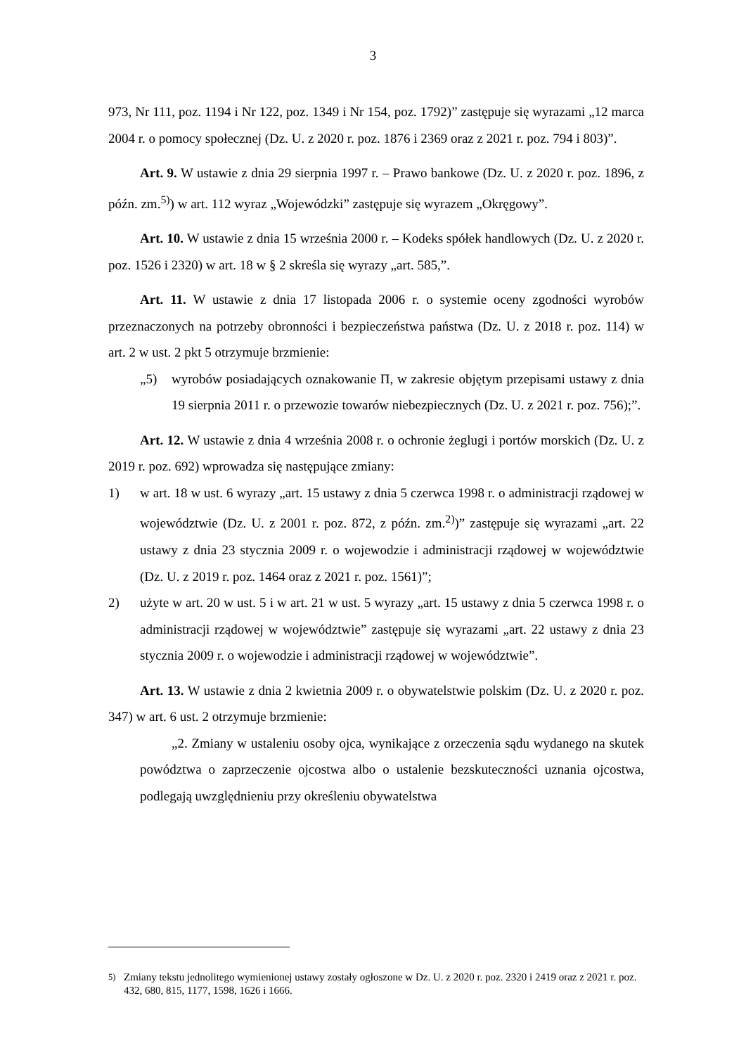3
973, Nr 111, poz. 1194 i Nr 122, poz. 1349 i Nr 154, poz. 1792)” zastępuje się wyrazami „12 marca 2004 r. o pomocy społecznej (Dz. U. z 2020 r. poz. 1876 i 2369 oraz z 2021 r. poz. 794 i 803)”.
Art. 9. W ustawie z dnia 29 sierpnia 1997 r. – Prawo bankowe (Dz. U. z 2020 r. poz. 1896, z późn. zm.<sup>5)</sup>) w art. 112 wyraz „Wojewódzki” zastępuje się wyrazem „Okręgowy”.
Art. 10. W ustawie z dnia 15 września 2000 r. – Kodeks spółek handlowych (Dz. U. z 2020 r. poz. 1526 i 2320) w art. 18 w § 2 skreśla się wyrazy „art. 585,”.
Art. 11. W ustawie z dnia 17 listopada 2006 r. o systemie oceny zgodności wyrobów przeznaczonych na potrzeby obronności i bezpieczeństwa państwa (Dz. U. z 2018 r. poz. 114) w art. 2 w ust. 2 pkt 5 otrzymuje brzmienie:
„5) wyrobów posiadających oznakowanie Π, w zakresie objętym przepisami ustawy z dnia 19 sierpnia 2011 r. o przewozie towarów niebezpiecznych (Dz. U. z 2021 r. poz. 756);”.
Art. 12. W ustawie z dnia 4 września 2008 r. o ochronie żeglugi i portów morskich (Dz. U. z 2019 r. poz. 692) wprowadza się następujące zmiany:
1) w art. 18 w ust. 6 wyrazy „art. 15 ustawy z dnia 5 czerwca 1998 r. o administracji rządowej w województwie (Dz. U. z 2001 r. poz. 872, z późn. zm.<sup>2)</sup>)” zastępuje się wyrazami „art. 22 ustawy z dnia 23 stycznia 2009 r. o wojewodzie i administracji rządowej w województwie (Dz. U. z 2019 r. poz. 1464 oraz z 2021 r. poz. 1561)”;
2) użyte w art. 20 w ust. 5 i w art. 21 w ust. 5 wyrazy „art. 15 ustawy z dnia 5 czerwca 1998 r. o administracji rządowej w województwie” zastępuje się wyrazami „art. 22 ustawy z dnia 23 stycznia 2009 r. o wojewodzie i administracji rządowej w województwie”.
Art. 13. W ustawie z dnia 2 kwietnia 2009 r. o obywatelstwie polskim (Dz. U. z 2020 r. poz. 347) w art. 6 ust. 2 otrzymuje brzmienie:
„2. Zmiany w ustaleniu osoby ojca, wynikające z orzeczenia sądu wydanego na skutek powództwa o zaprzeczenie ojcostwa albo o ustalenie bezskuteczności uznania ojcostwa, podlegają uwzględnieniu przy określeniu obywatelstwa
<sup>5)</sup> Zmiany tekstu jednolitego wymienionej ustawy zostały ogłoszone w Dz. U. z 2020 r. poz. 2320 i 2419 oraz z 2021 r. poz. 432, 680, 815, 1177, 1598, 1626 i 1666.